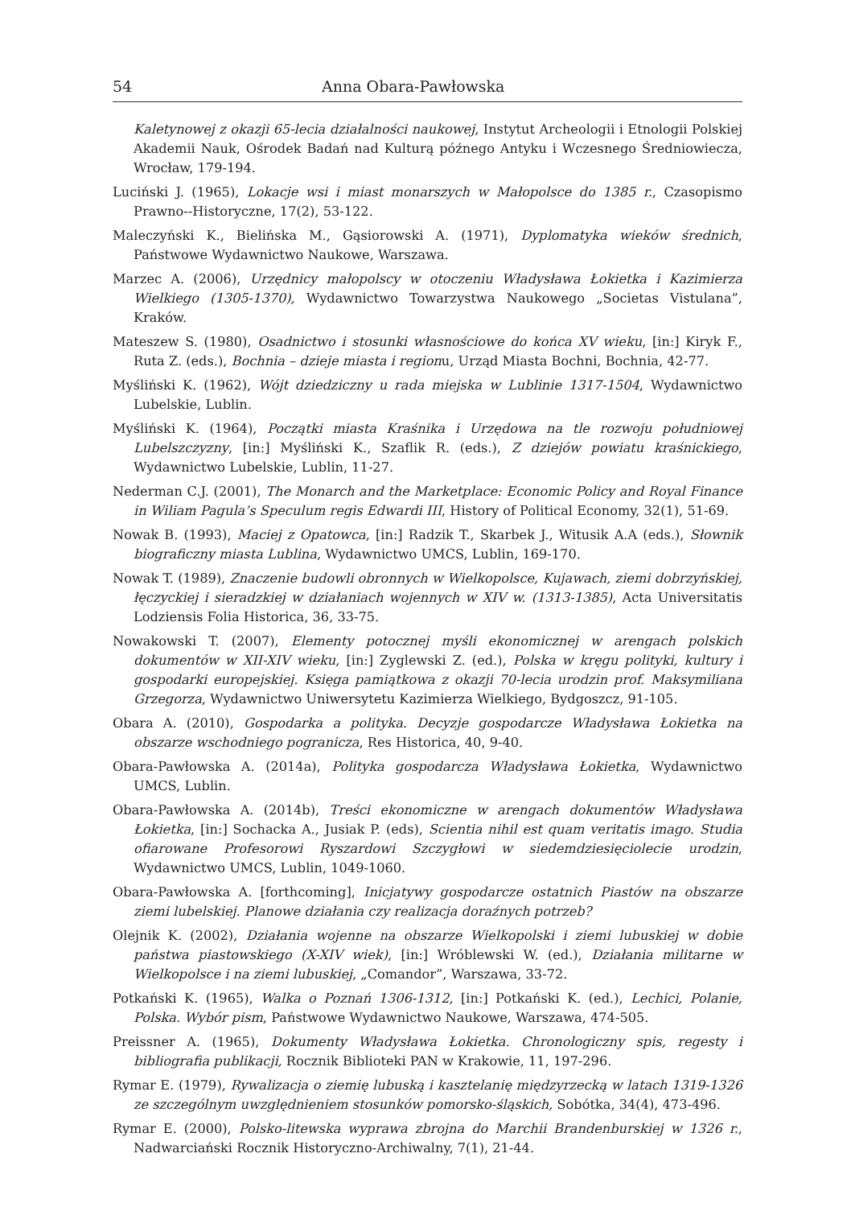54 Anna Obara-Pawłowska
Kaletynowej z okazji 65-lecia działalności naukowej, Instytut Archeologii i Etnologii Polskiej Akademii Nauk, Ośrodek Badań nad Kulturą późnego Antyku i Wczesnego Średniowiecza, Wrocław, 179-194.
Luciński J. (1965), Lokacje wsi i miast monarszych w Małopolsce do 1385 r., Czasopismo Prawno--Historyczne, 17(2), 53-122.
Maleczyński K., Bielińska M., Gąsiorowski A. (1971), Dyplomatyka wieków średnich, Państwowe Wydawnictwo Naukowe, Warszawa.
Marzec A. (2006), Urzędnicy małopolscy w otoczeniu Władysława Łokietka i Kazimierza Wielkiego (1305-1370), Wydawnictwo Towarzystwa Naukowego „Societas Vistulana”, Kraków.
Mateszew S. (1980), Osadnictwo i stosunki własnościowe do końca XV wieku, [in:] Kiryk F., Ruta Z. (eds.), Bochnia – dzieje miasta i regionu, Urząd Miasta Bochni, Bochnia, 42-77.
Myśliński K. (1962), Wójt dziedziczny u rada miejska w Lublinie 1317-1504, Wydawnictwo Lubelskie, Lublin.
Myśliński K. (1964), Początki miasta Kraśnika i Urzędowa na tle rozwoju południowej Lubelszczyzny, [in:] Myśliński K., Szaflik R. (eds.), Z dziejów powiatu kraśnickiego, Wydawnictwo Lubelskie, Lublin, 11-27.
Nederman C.J. (2001), The Monarch and the Marketplace: Economic Policy and Royal Finance in Wiliam Pagula’s Speculum regis Edwardi III, History of Political Economy, 32(1), 51-69.
Nowak B. (1993), Maciej z Opatowca, [in:] Radzik T., Skarbek J., Witusik A.A (eds.), Słownik biograficzny miasta Lublina, Wydawnictwo UMCS, Lublin, 169-170.
Nowak T. (1989), Znaczenie budowli obronnych w Wielkopolsce, Kujawach, ziemi dobrzyńskiej, łęczyckiej i sieradzkiej w działaniach wojennych w XIV w. (1313-1385), Acta Universitatis Lodziensis Folia Historica, 36, 33-75.
Nowakowski T. (2007), Elementy potocznej myśli ekonomicznej w arengach polskich dokumentów w XII-XIV wieku, [in:] Zyglewski Z. (ed.), Polska w kręgu polityki, kultury i gospodarki europejskiej. Księga pamiątkowa z okazji 70-lecia urodzin prof. Maksymiliana Grzegorza, Wydawnictwo Uniwersytetu Kazimierza Wielkiego, Bydgoszcz, 91-105.
Obara A. (2010), Gospodarka a polityka. Decyzje gospodarcze Władysława Łokietka na obszarze wschodniego pogranicza, Res Historica, 40, 9-40.
Obara-Pawłowska A. (2014a), Polityka gospodarcza Władysława Łokietka, Wydawnictwo UMCS, Lublin.
Obara-Pawłowska A. (2014b), Treści ekonomiczne w arengach dokumentów Władysława Łokietka, [in:] Sochacka A., Jusiak P. (eds), Scientia nihil est quam veritatis imago. Studia ofiarowane Profesorowi Ryszardowi Szczygłowi w siedemdziesięciolecie urodzin, Wydawnictwo UMCS, Lublin, 1049-1060.
Obara-Pawłowska A. [forthcoming], Inicjatywy gospodarcze ostatnich Piastów na obszarze ziemi lubelskiej. Planowe działania czy realizacja doraźnych potrzeb?
Olejnik K. (2002), Działania wojenne na obszarze Wielkopolski i ziemi lubuskiej w dobie państwa piastowskiego (X-XIV wiek), [in:] Wróblewski W. (ed.), Działania militarne w Wielkopolsce i na ziemi lubuskiej, „Comandor”, Warszawa, 33-72.
Potkański K. (1965), Walka o Poznań 1306-1312, [in:] Potkański K. (ed.), Lechici, Polanie, Polska. Wybór pism, Państwowe Wydawnictwo Naukowe, Warszawa, 474-505.
Preissner A. (1965), Dokumenty Władysława Łokietka. Chronologiczny spis, regesty i bibliografia publikacji, Rocznik Biblioteki PAN w Krakowie, 11, 197-296.
Rymar E. (1979), Rywalizacja o ziemię lubuską i kasztelanię międzyrzecką w latach 1319-1326 ze szczególnym uwzględnieniem stosunków pomorsko-śląskich, Sobótka, 34(4), 473-496.
Rymar E. (2000), Polsko-litewska wyprawa zbrojna do Marchii Brandenburskiej w 1326 r., Nadwarciański Rocznik Historyczno-Archiwalny, 7(1), 21-44.